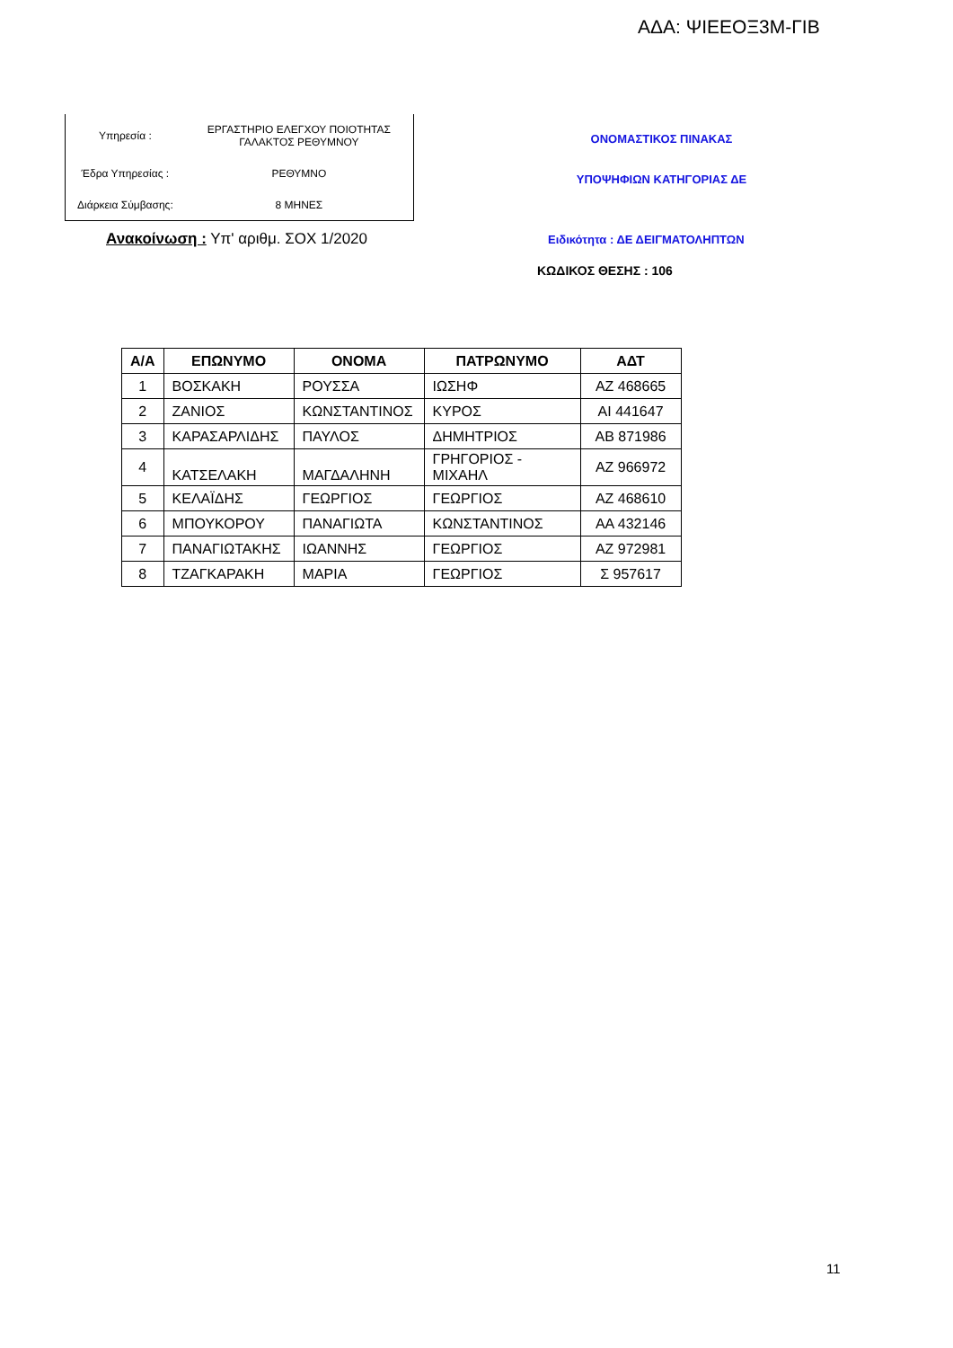ΑΔΑ: ΨΙΕΕΟΞ3Μ-ΓΙΒ
| Υπηρεσία : | ΕΡΓΑΣΤΗΡΙΟ ΕΛΕΓΧΟΥ ΠΟΙΟΤΗΤΑΣ ΓΑΛΑΚΤΟΣ ΡΕΘΥΜΝΟΥ |
| Έδρα Υπηρεσίας : | ΡΕΘΥΜΝΟ |
| Διάρκεια Σύμβασης: | 8 ΜΗΝΕΣ |
ΟΝΟΜΑΣΤΙΚΟΣ ΠΙΝΑΚΑΣ
ΥΠΟΨΗΦΙΩΝ ΚΑΤΗΓΟΡΙΑΣ ΔΕ
Ανακοίνωση : Υπ' αριθμ. ΣΟΧ 1/2020
Ειδικότητα : ΔΕ ΔΕΙΓΜΑΤΟΛΗΠΤΩΝ
ΚΩΔΙΚΟΣ ΘΕΣΗΣ : 106
| Α/Α | ΕΠΩΝΥΜΟ | ΟΝΟΜΑ | ΠΑΤΡΩΝΥΜΟ | ΑΔΤ |
| --- | --- | --- | --- | --- |
| 1 | ΒΟΣΚΑΚΗ | ΡΟΥΣΣΑ | ΙΩΣΗΦ | ΑΖ 468665 |
| 2 | ΖΑΝΙΟΣ | ΚΩΝΣΤΑΝΤΙΝΟΣ | ΚΥΡΟΣ | ΑΙ 441647 |
| 3 | ΚΑΡΑΣΑΡΛΙΔΗΣ | ΠΑΥΛΟΣ | ΔΗΜΗΤΡΙΟΣ | ΑΒ 871986 |
| 4 | ΚΑΤΣΕΛΑΚΗ | ΜΑΓΔΑΛΗΝΗ | ΓΡΗΓΟΡΙΟΣ - ΜΙΧΑΗΛ | ΑΖ 966972 |
| 5 | ΚΕΛΑΪΔΗΣ | ΓΕΩΡΓΙΟΣ | ΓΕΩΡΓΙΟΣ | ΑΖ 468610 |
| 6 | ΜΠΟΥΚΟΡΟΥ | ΠΑΝΑΓΙΩΤΑ | ΚΩΝΣΤΑΝΤΙΝΟΣ | ΑΑ 432146 |
| 7 | ΠΑΝΑΓΙΩΤΑΚΗΣ | ΙΩΑΝΝΗΣ | ΓΕΩΡΓΙΟΣ | ΑΖ 972981 |
| 8 | ΤΖΑΓΚΑΡΑΚΗ | ΜΑΡΙΑ | ΓΕΩΡΓΙΟΣ | Σ 957617 |
11